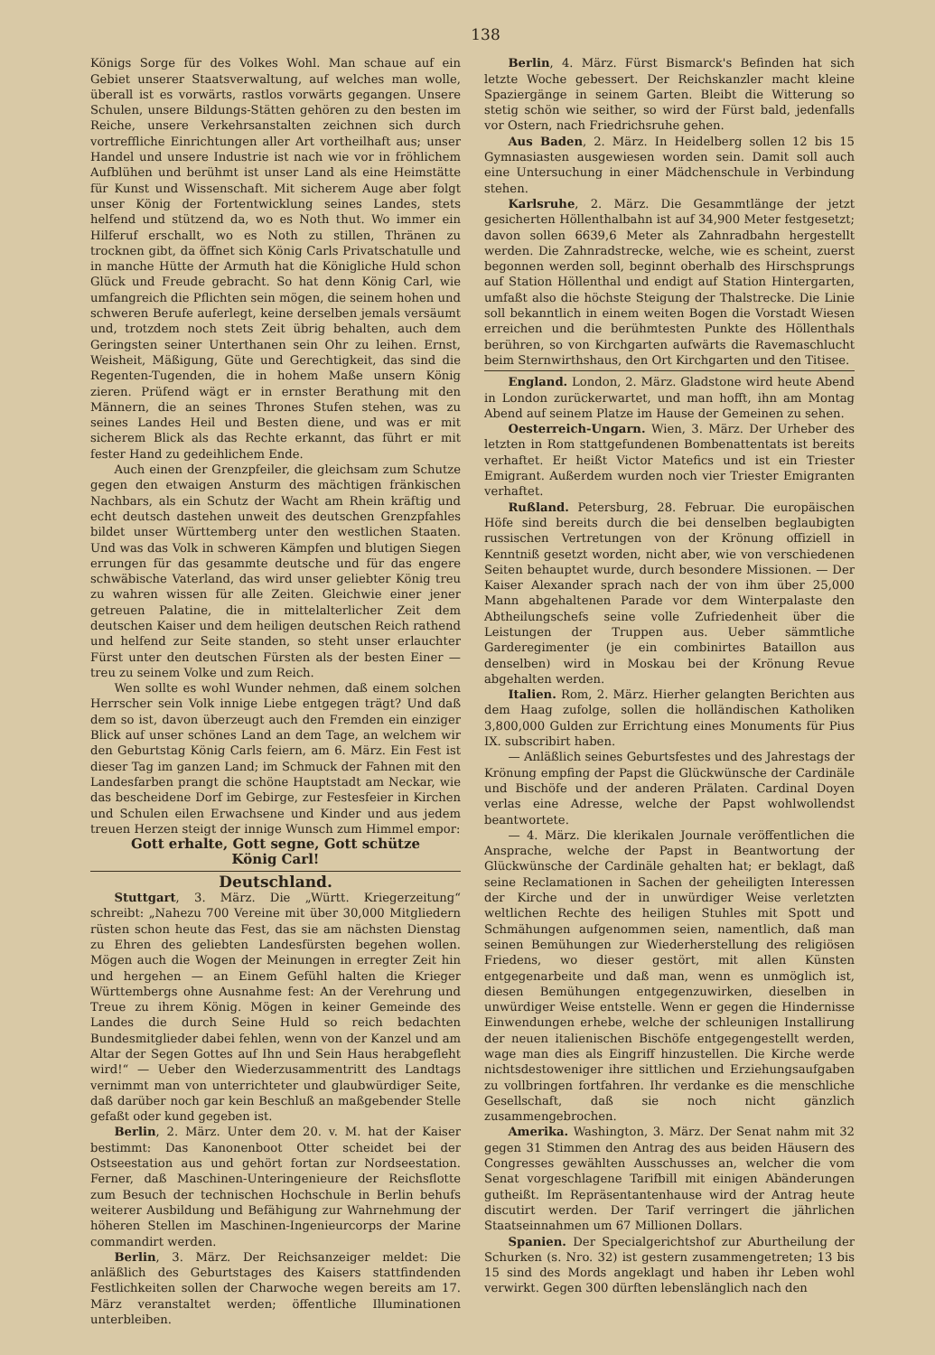138
Königs Sorge für des Volkes Wohl. Man schaue auf ein Gebiet unserer Staatsverwaltung, auf welches man wolle, überall ist es vorwärts, rastlos vorwärts gegangen. Unsere Schulen, unsere Bildungs-Stätten gehören zu den besten im Reiche, unsere Verkehrsanstalten zeichnen sich durch vortreffliche Einrichtungen aller Art vortheilhaft aus; unser Handel und unsere Industrie ist nach wie vor in fröhlichem Aufblühen und berühmt ist unser Land als eine Heimstätte für Kunst und Wissenschaft. Mit sicherem Auge aber folgt unser König der Fortentwicklung seines Landes, stets helfend und stützend da, wo es Noth thut. Wo immer ein Hilferuf erschallt, wo es Noth zu stillen, Thränen zu trocknen gibt, da öffnet sich König Carls Privatschatulle und in manche Hütte der Armuth hat die Königliche Huld schon Glück und Freude gebracht. So hat denn König Carl, wie umfangreich die Pflichten sein mögen, die seinem hohen und schweren Berufe auferlegt, keine derselben jemals versäumt und, trotzdem noch stets Zeit übrig behalten, auch dem Geringsten seiner Unterthanen sein Ohr zu leihen. Ernst, Weisheit, Mäßigung, Güte und Gerechtigkeit, das sind die Regenten-Tugenden, die in hohem Maße unsern König zieren. Prüfend wägt er in ernster Berathung mit den Männern, die an seines Thrones Stufen stehen, was zu seines Landes Heil und Besten diene, und was er mit sicherem Blick als das Rechte erkannt, das führt er mit fester Hand zu gedeihlichem Ende.
Auch einen der Grenzpfeiler, die gleichsam zum Schutze gegen den etwaigen Ansturm des mächtigen fränkischen Nachbars, als ein Schutz der Wacht am Rhein kräftig und echt deutsch dastehen unweit des deutschen Grenzpfahles bildet unser Württemberg unter den westlichen Staaten. Und was das Volk in schweren Kämpfen und blutigen Siegen errungen für das gesammte deutsche und für das engere schwäbische Vaterland, das wird unser geliebter König treu zu wahren wissen für alle Zeiten. Gleichwie einer jener getreuen Palatine, die in mittelalterlicher Zeit dem deutschen Kaiser und dem heiligen deutschen Reich rathend und helfend zur Seite standen, so steht unser erlauchter Fürst unter den deutschen Fürsten als der besten Einer — treu zu seinem Volke und zum Reich.
Wen sollte es wohl Wunder nehmen, daß einem solchen Herrscher sein Volk innige Liebe entgegen trägt? Und daß dem so ist, davon überzeugt auch den Fremden ein einziger Blick auf unser schönes Land an dem Tage, an welchem wir den Geburtstag König Carls feiern, am 6. März. Ein Fest ist dieser Tag im ganzen Land; im Schmuck der Fahnen mit den Landesfarben prangt die schöne Hauptstadt am Neckar, wie das bescheidene Dorf im Gebirge, zur Festesfeier in Kirchen und Schulen eilen Erwachsene und Kinder und aus jedem treuen Herzen steigt der innige Wunsch zum Himmel empor:
Gott erhalte, Gott segne, Gott schütze
König Carl!
Deutschland.
Stuttgart, 3. März. Die „Württ. Kriegerzeitung“ schreibt: „Nahezu 700 Vereine mit über 30,000 Mitgliedern rüsten schon heute das Fest, das sie am nächsten Dienstag zu Ehren des geliebten Landesfürsten begehen wollen. Mögen auch die Wogen der Meinungen in erregter Zeit hin und hergehen — an Einem Gefühl halten die Krieger Württembergs ohne Ausnahme fest: An der Verehrung und Treue zu ihrem König. Mögen in keiner Gemeinde des Landes die durch Seine Huld so reich bedachten Bundesmitglieder dabei fehlen, wenn von der Kanzel und am Altar der Segen Gottes auf Ihn und Sein Haus herabgefleht wird!“ — Ueber den Wiederzusammentritt des Landtags vernimmt man von unterrichteter und glaubwürdiger Seite, daß darüber noch gar kein Beschluß an maßgebender Stelle gefaßt oder kund gegeben ist.
Berlin, 2. März. Unter dem 20. v. M. hat der Kaiser bestimmt: Das Kanonenboot Otter scheidet bei der Ostseestation aus und gehört fortan zur Nordseestation. Ferner, daß Maschinen-Unteringenieure der Reichsflotte zum Besuch der technischen Hochschule in Berlin behufs weiterer Ausbildung und Befähigung zur Wahrnehmung der höheren Stellen im Maschinen-Ingenieurcorps der Marine commandirt werden.
Berlin, 3. März. Der Reichsanzeiger meldet: Die anläßlich des Geburtstages des Kaisers stattfindenden Festlichkeiten sollen der Charwoche wegen bereits am 17. März veranstaltet werden; öffentliche Illuminationen unterbleiben.
Berlin, 4. März. Fürst Bismarck's Befinden hat sich letzte Woche gebessert. Der Reichskanzler macht kleine Spaziergänge in seinem Garten. Bleibt die Witterung so stetig schön wie seither, so wird der Fürst bald, jedenfalls vor Ostern, nach Friedrichsruhe gehen.
Aus Baden, 2. März. In Heidelberg sollen 12 bis 15 Gymnasiasten ausgewiesen worden sein. Damit soll auch eine Untersuchung in einer Mädchenschule in Verbindung stehen.
Karlsruhe, 2. März. Die Gesammtlänge der jetzt gesicherten Höllenthalbahn ist auf 34,900 Meter festgesetzt; davon sollen 6639,6 Meter als Zahnradbahn hergestellt werden. Die Zahnradstrecke, welche, wie es scheint, zuerst begonnen werden soll, beginnt oberhalb des Hirschsprungs auf Station Höllenthal und endigt auf Station Hintergarten, umfaßt also die höchste Steigung der Thalstrecke. Die Linie soll bekanntlich in einem weiten Bogen die Vorstadt Wiesen erreichen und die berühmtesten Punkte des Höllenthals berühren, so von Kirchgarten aufwärts die Ravemaschlucht beim Sternwirthshaus, den Ort Kirchgarten und den Titisee.
England. London, 2. März. Gladstone wird heute Abend in London zurückerwartet, und man hofft, ihn am Montag Abend auf seinem Platze im Hause der Gemeinen zu sehen.
Oesterreich-Ungarn. Wien, 3. März. Der Urheber des letzten in Rom stattgefundenen Bombenattentats ist bereits verhaftet. Er heißt Victor Matefics und ist ein Triester Emigrant. Außerdem wurden noch vier Triester Emigranten verhaftet.
Rußland. Petersburg, 28. Februar. Die europäischen Höfe sind bereits durch die bei denselben beglaubigten russischen Vertretungen von der Krönung offiziell in Kenntniß gesetzt worden, nicht aber, wie von verschiedenen Seiten behauptet wurde, durch besondere Missionen. — Der Kaiser Alexander sprach nach der von ihm über 25,000 Mann abgehaltenen Parade vor dem Winterpalaste den Abtheilungschefs seine volle Zufriedenheit über die Leistungen der Truppen aus. Ueber sämmtliche Garderegimenter (je ein combinirtes Bataillon aus denselben) wird in Moskau bei der Krönung Revue abgehalten werden.
Italien. Rom, 2. März. Hierher gelangten Berichten aus dem Haag zufolge, sollen die holländischen Katholiken 3,800,000 Gulden zur Errichtung eines Monuments für Pius IX. subscribirt haben.
— Anläßlich seines Geburtsfestes und des Jahrestags der Krönung empfing der Papst die Glückwünsche der Cardinäle und Bischöfe und der anderen Prälaten. Cardinal Doyen verlas eine Adresse, welche der Papst wohlwollendst beantwortete.
— 4. März. Die klerikalen Journale veröffentlichen die Ansprache, welche der Papst in Beantwortung der Glückwünsche der Cardinäle gehalten hat; er beklagt, daß seine Reclamationen in Sachen der geheiligten Interessen der Kirche und der in unwürdiger Weise verletzten weltlichen Rechte des heiligen Stuhles mit Spott und Schmähungen aufgenommen seien, namentlich, daß man seinen Bemühungen zur Wiederherstellung des religiösen Friedens, wo dieser gestört, mit allen Künsten entgegenarbeite und daß man, wenn es unmöglich ist, diesen Bemühungen entgegenzuwirken, dieselben in unwürdiger Weise entstelle. Wenn er gegen die Hindernisse Einwendungen erhebe, welche der schleunigen Installirung der neuen italienischen Bischöfe entgegengestellt werden, wage man dies als Eingriff hinzustellen. Die Kirche werde nichtsdestoweniger ihre sittlichen und Erziehungsaufgaben zu vollbringen fortfahren. Ihr verdanke es die menschliche Gesellschaft, daß sie noch nicht gänzlich zusammengebrochen.
Amerika. Washington, 3. März. Der Senat nahm mit 32 gegen 31 Stimmen den Antrag des aus beiden Häusern des Congresses gewählten Ausschusses an, welcher die vom Senat vorgeschlagene Tarifbill mit einigen Abänderungen gutheißt. Im Repräsentantenhause wird der Antrag heute discutirt werden. Der Tarif verringert die jährlichen Staatseinnahmen um 67 Millionen Dollars.
Spanien. Der Specialgerichtshof zur Aburtheilung der Schurken (s. Nro. 32) ist gestern zusammengetreten; 13 bis 15 sind des Mords angeklagt und haben ihr Leben wohl verwirkt. Gegen 300 dürften lebenslänglich nach den